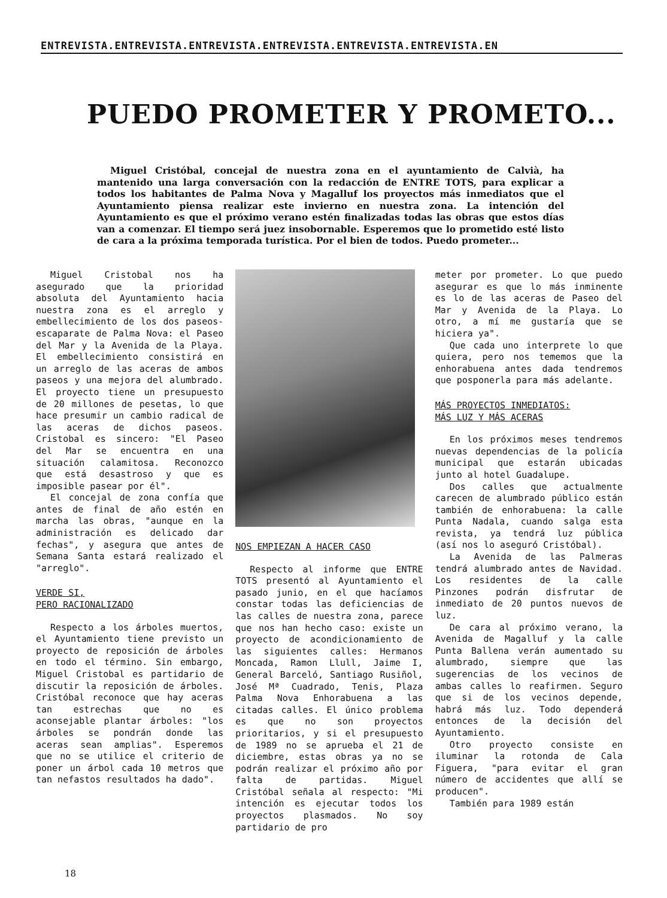ENTREVISTA.ENTREVISTA.ENTREVISTA.ENTREVISTA.ENTREVISTA.ENTREVISTA.EN
PUEDO PROMETER Y PROMETO...
Miguel Cristóbal, concejal de nuestra zona en el ayuntamiento de Calvià, ha mantenido una larga conversación con la redacción de ENTRE TOTS, para explicar a todos los habitantes de Palma Nova y Magalluf los proyectos más inmediatos que el Ayuntamiento piensa realizar este invierno en nuestra zona. La intención del Ayuntamiento es que el próximo verano estén finalizadas todas las obras que estos días van a comenzar. El tiempo será juez insobornable. Esperemos que lo prometido esté listo de cara a la próxima temporada turística. Por el bien de todos. Puedo prometer...
Miguel Cristobal nos ha asegurado que la prioridad absoluta del Ayuntamiento hacia nuestra zona es el arreglo y embellecimiento de los dos paseos-escaparate de Palma Nova: el Paseo del Mar y la Avenida de la Playa. El embellecimiento consistirá en un arreglo de las aceras de ambos paseos y una mejora del alumbrado. El proyecto tiene un presupuesto de 20 millones de pesetas, lo que hace presumir un cambio radical de las aceras de dichos paseos. Cristobal es sincero: "El Paseo del Mar se encuentra en una situación calamitosa. Reconozco que está desastroso y que es imposible pasear por él".
El concejal de zona confía que antes de final de año estén en marcha las obras, "aunque en la administración es delicado dar fechas", y asegura que antes de Semana Santa estará realizado el "arreglo".
VERDE SI,
PERO RACIONALIZADO
Respecto a los árboles muertos, el Ayuntamiento tiene previsto un proyecto de reposición de árboles en todo el término. Sin embargo, Miguel Cristobal es partidario de discutir la reposición de árboles. Cristóbal reconoce que hay aceras tan estrechas que no es aconsejable plantar árboles: "los árboles se pondrán donde las aceras sean amplias". Esperemos que no se utilice el criterio de poner un árbol cada 10 metros que tan nefastos resultados ha dado".
NOS EMPIEZAN A HACER CASO
Respecto al informe que ENTRE TOTS presentó al Ayuntamiento el pasado junio, en el que hacíamos constar todas las deficiencias de las calles de nuestra zona, parece que nos han hecho caso: existe un proyecto de acondicionamiento de las siguientes calles: Hermanos Moncada, Ramon Llull, Jaime I, General Barceló, Santiago Rusiñol, José Mª Cuadrado, Tenis, Plaza Palma Nova Enhorabuena a las citadas calles. El único problema es que no son proyectos prioritarios, y si el presupuesto de 1989 no se aprueba el 21 de diciembre, estas obras ya no se podrán realizar el próximo año por falta de partidas. Miguel Cristóbal señala al respecto: "Mi intención es ejecutar todos los proyectos plasmados. No soy partidario de pro
meter por prometer. Lo que puedo asegurar es que lo más inminente es lo de las aceras de Paseo del Mar y Avenida de la Playa. Lo otro, a mí me gustaría que se hiciera ya".
Que cada uno interprete lo que quiera, pero nos tememos que la enhorabuena antes dada tendremos que posponerla para más adelante.
MÁS PROYECTOS INMEDIATOS:
MÁS LUZ Y MÁS ACERAS
En los próximos meses tendremos nuevas dependencias de la policía municipal que estarán ubicadas junto al hotel Guadalupe.
Dos calles que actualmente carecen de alumbrado público están también de enhorabuena: la calle Punta Nadala, cuando salga esta revista, ya tendrá luz pública (así nos lo aseguró Cristóbal).
La Avenida de las Palmeras tendrá alumbrado antes de Navidad. Los residentes de la calle Pinzones podrán disfrutar de inmediato de 20 puntos nuevos de luz.
De cara al próximo verano, la Avenida de Magalluf y la calle Punta Ballena verán aumentado su alumbrado, siempre que las sugerencias de los vecinos de ambas calles lo reafirmen. Seguro que si de los vecinos depende, habrá más luz. Todo dependerá entonces de la decisión del Ayuntamiento.
Otro proyecto consiste en iluminar la rotonda de Cala Figuera, "para evitar el gran número de accidentes que allí se producen".
También para 1989 están
18